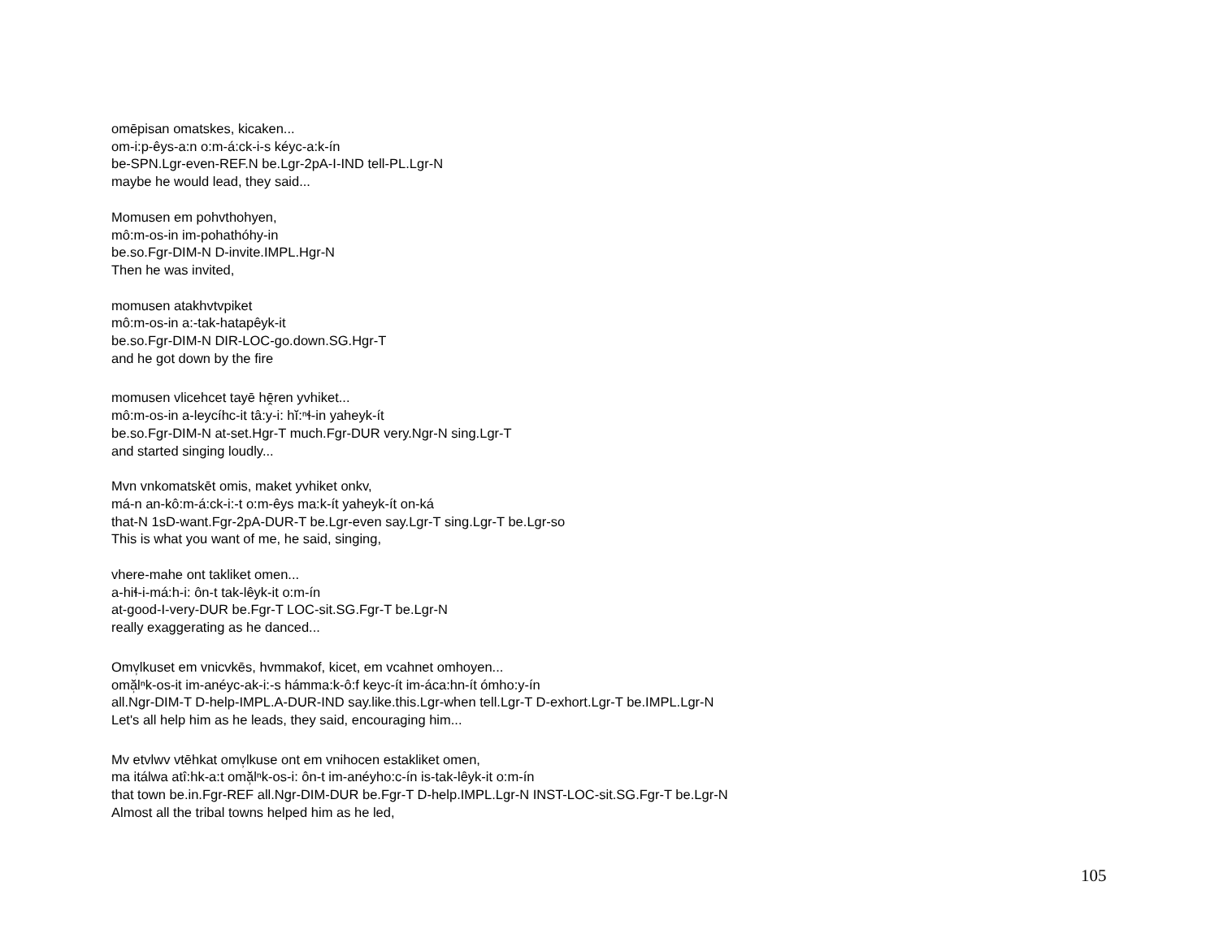omēpisan omatskes, kicaken...
om-i:p-êys-a:n o:m-á:ck-i-s kéyc-a:k-ín
be-SPN.Lgr-even-REF.N be.Lgr-2pA-I-IND tell-PL.Lgr-N
maybe he would lead, they said...
Momusen em pohvthohyen,
mô:m-os-in im-pohathóhy-in
be.so.Fgr-DIM-N D-invite.IMPL.Hgr-N
Then he was invited,
momusen atakhvtvpiket
mô:m-os-in a:-tak-hatapêyk-it
be.so.Fgr-DIM-N DIR-LOC-go.down.SG.Hgr-T
and he got down by the fire
momusen vlicehcet tayē hḙ̄ren yvhiket...
mô:m-os-in a-leycíhc-it tâ:y-i: hĭ:ⁿɬ-in yaheyk-ít
be.so.Fgr-DIM-N at-set.Hgr-T much.Fgr-DUR very.Ngr-N sing.Lgr-T
and started singing loudly...
Mvn vnkomatskēt omis, maket yvhiket onkv,
má-n an-kô:m-á:ck-i:-t o:m-êys ma:k-ít yaheyk-ít on-ká
that-N 1sD-want.Fgr-2pA-DUR-T be.Lgr-even say.Lgr-T sing.Lgr-T be.Lgr-so
This is what you want of me, he said, singing,
vhere-mahe ont takliket omen...
a-hiɬ-i-má:h-i: ôn-t tak-lêyk-it o:m-ín
at-good-I-very-DUR be.Fgr-T LOC-sit.SG.Fgr-T be.Lgr-N
really exaggerating as he danced...
Omv̹lkuset em vnicvkēs, hvmmakof, kicet, em vcahnet omhoyen...
omă̹lⁿk-os-it im-anéyc-ak-i:-s hámma:k-ô:f keyc-ít im-áca:hn-ít ómho:y-ín
all.Ngr-DIM-T D-help-IMPL.A-DUR-IND say.like.this.Lgr-when tell.Lgr-T D-exhort.Lgr-T be.IMPL.Lgr-N
Let's all help him as he leads, they said, encouraging him...
Mv etvlwv vtēhkat omv̹lkuse ont em vnihocen estakliket omen,
ma itálwa atî:hk-a:t omă̹lⁿk-os-i: ôn-t im-anéyho:c-ín is-tak-lêyk-it o:m-ín
that town be.in.Fgr-REF all.Ngr-DIM-DUR be.Fgr-T D-help.IMPL.Lgr-N INST-LOC-sit.SG.Fgr-T be.Lgr-N
Almost all the tribal towns helped him as he led,
105